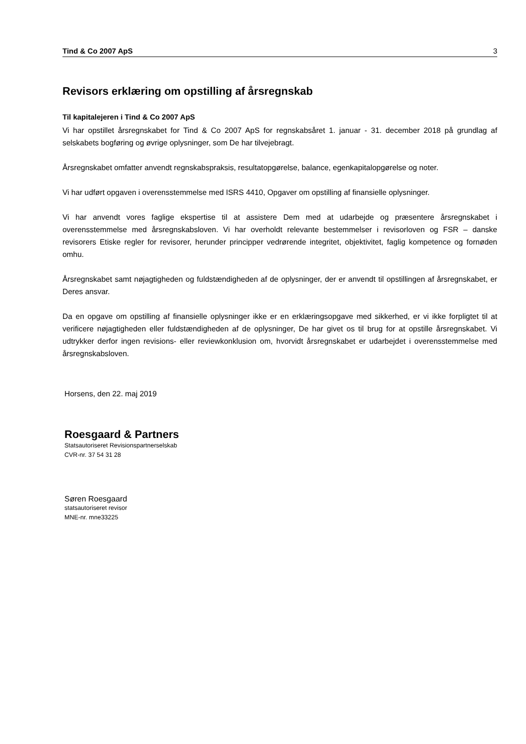Tind & Co 2007 ApS 3
Revisors erklæring om opstilling af årsregnskab
Til kapitalejeren i Tind & Co 2007 ApS
Vi har opstillet årsregnskabet for Tind & Co 2007 ApS for regnskabsåret 1. januar - 31. december 2018 på grundlag af selskabets bogføring og øvrige oplysninger, som De har tilvejebragt.
Årsregnskabet omfatter anvendt regnskabspraksis, resultatopgørelse, balance, egenkapitalopgørelse og noter.
Vi har udført opgaven i overensstemmelse med ISRS 4410, Opgaver om opstilling af finansielle oplysninger.
Vi har anvendt vores faglige ekspertise til at assistere Dem med at udarbejde og præsentere årsregnskabet i overensstemmelse med årsregnskabsloven. Vi har overholdt relevante bestemmelser i revisorloven og FSR – danske revisorers Etiske regler for revisorer, herunder principper vedrørende integritet, objektivitet, faglig kompetence og fornøden omhu.
Årsregnskabet samt nøjagtigheden og fuldstændigheden af de oplysninger, der er anvendt til opstillingen af årsregnskabet, er Deres ansvar.
Da en opgave om opstilling af finansielle oplysninger ikke er en erklæringsopgave med sikkerhed, er vi ikke forpligtet til at verificere nøjagtigheden eller fuldstændigheden af de oplysninger, De har givet os til brug for at opstille årsregnskabet. Vi udtrykker derfor ingen revisions- eller reviewkonklusion om, hvorvidt årsregnskabet er udarbejdet i overensstemmelse med årsregnskabsloven.
Horsens, den 22. maj 2019
Roesgaard & Partners
Statsautoriseret Revisionspartnerselskab
CVR-nr. 37 54 31 28
Søren Roesgaard
statsautoriseret revisor
MNE-nr. mne33225